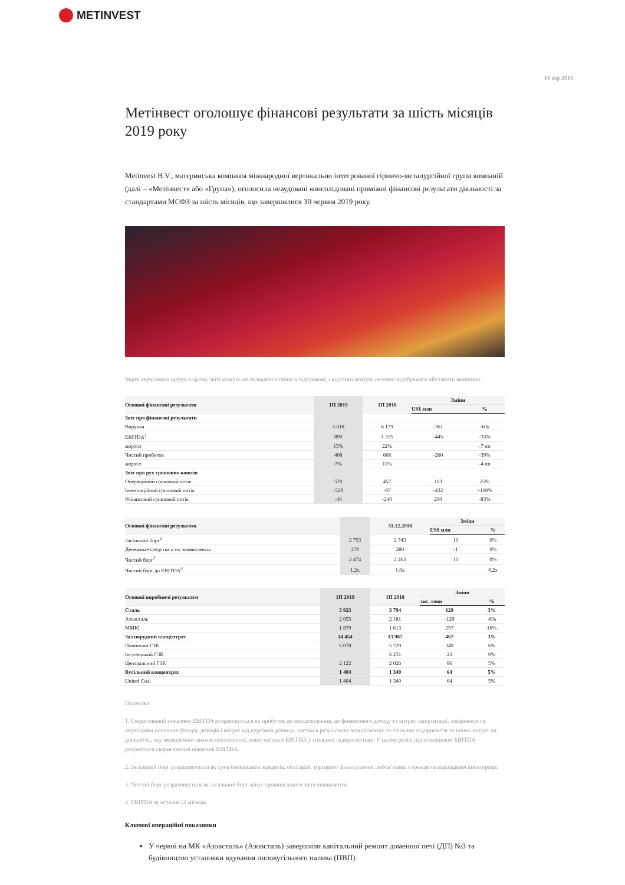METINVEST
16 вер 2019
Метінвест оголошує фінансові результати за шість місяців 2019 року
Metinvest B.V., материнська компанія міжнародної вертикально інтегрованої гірничо-металургійної групи компаній (далі – «Метінвест» або «Група»), оголосила неаудовані консолідовані проміжні фінансові результати діяльності за стандартами МСФЗ за шість місяців, що завершилися 30 червня 2019 року.
Через округлення цифри в цьому звіті можуть не складатися точно в підсумкові, і відсотки можуть неточно відображати абсолютні величини.
| Основні фінансові результати | 1П 2019 | 1П 2018 | Зміни | |
| --- | --- | --- | --- | --- |
| | | | US$ млн | % |
| Звіт про фінансові результати | | | | |
| Виручка | 5 818 | 6 179 | -361 | -6% |
| EBITDA<sup>1</sup> | 890 | 1 335 | -445 | -33% |
| маржа | 15% | 22% | | -7 пп |
| Чистий прибуток | 408 | 668 | -260 | -39% |
| маржа | 7% | 11% | | -4 пп |
| Звіт про рух грошових коштів | | | | |
| Операційний грошовий потік | 570 | 457 | 113 | 25% |
| Інвестиційний грошовий потік | -529 | -97 | -432 | >100% |
| Фінансовий грошовий потік | -40 | -240 | 200 | -83% |
| Основні фінансові результати | | 31.12.2018 | Зміни | |
| --- | --- | --- | --- | --- |
| | | | US$ млн | % |
| Загальний борг<sup>2</sup> | 2 753 | 2 743 | 10 | 0% |
| Денежные средства и их эквиваленты | 279 | 280 | -1 | 0% |
| Чистий борг<sup>3</sup> | 2 474 | 2 463 | 11 | 0% |
| Чистий борг до EBITDA<sup>4</sup> | 1,2x | 1,0x | | 0,2x |
| Основні виробничі результати | 1П 2019 | 1П 2018 | Зміни | |
| --- | --- | --- | --- | --- |
| | | | тис. тонн | % |
| Сталь | 3 923 | 3 794 | 129 | 3% |
| Азовсталь | 2 053 | 2 181 | -128 | -6% |
| ММКІ | 1 870 | 1 613 | 257 | 16% |
| Залізорудний концентрат | 14 454 | 13 987 | 467 | 3% |
| Північний ГЗК | 6 078 | 5 729 | 349 | 6% |
| Інгулецький ГЗК | | 6 231 | 23 | 0% |
| Центральний ГЗК | 2 122 | 2 026 | 96 | 5% |
| Вугільний концентрат | 1 404 | 1 340 | 64 | 5% |
| United Coal | 1 404 | 1 340 | 64 | 5% |
Примітки:
1. Скоригований показник EBITDA розраховується як прибуток до оподаткування, до фінансового доходу та витрат, амортизації, знецінення та переоцінки основних фондів, доходів і витрат від курсових різниць, частки в результатах асоційованих та спільних підприємств та інших витрат на діяльність, яку менеджмент вважає неосновною, плюс частка в EBITDA у спільних підприємствах. У цьому релізі під показником EBITDA розуміється скоригований показник EBITDA.
2. Загальний борг розраховується як сума банківських кредитів, облігацій, торгового фінансування, зобов’язань з оренди та відкладеної винагороди.
3. Чистий борг розраховується як загальний борг мінус грошові кошти та їх еквіваленти.
4. EBITDA за останні 12 місяців.
Ключові операційні показники
У червні на МК «Азовсталь» (Азовсталь) завершили капітальний ремонт доменної печі (ДП) №3 та будівництво установки вдування пиловугільного палива (ПВП).